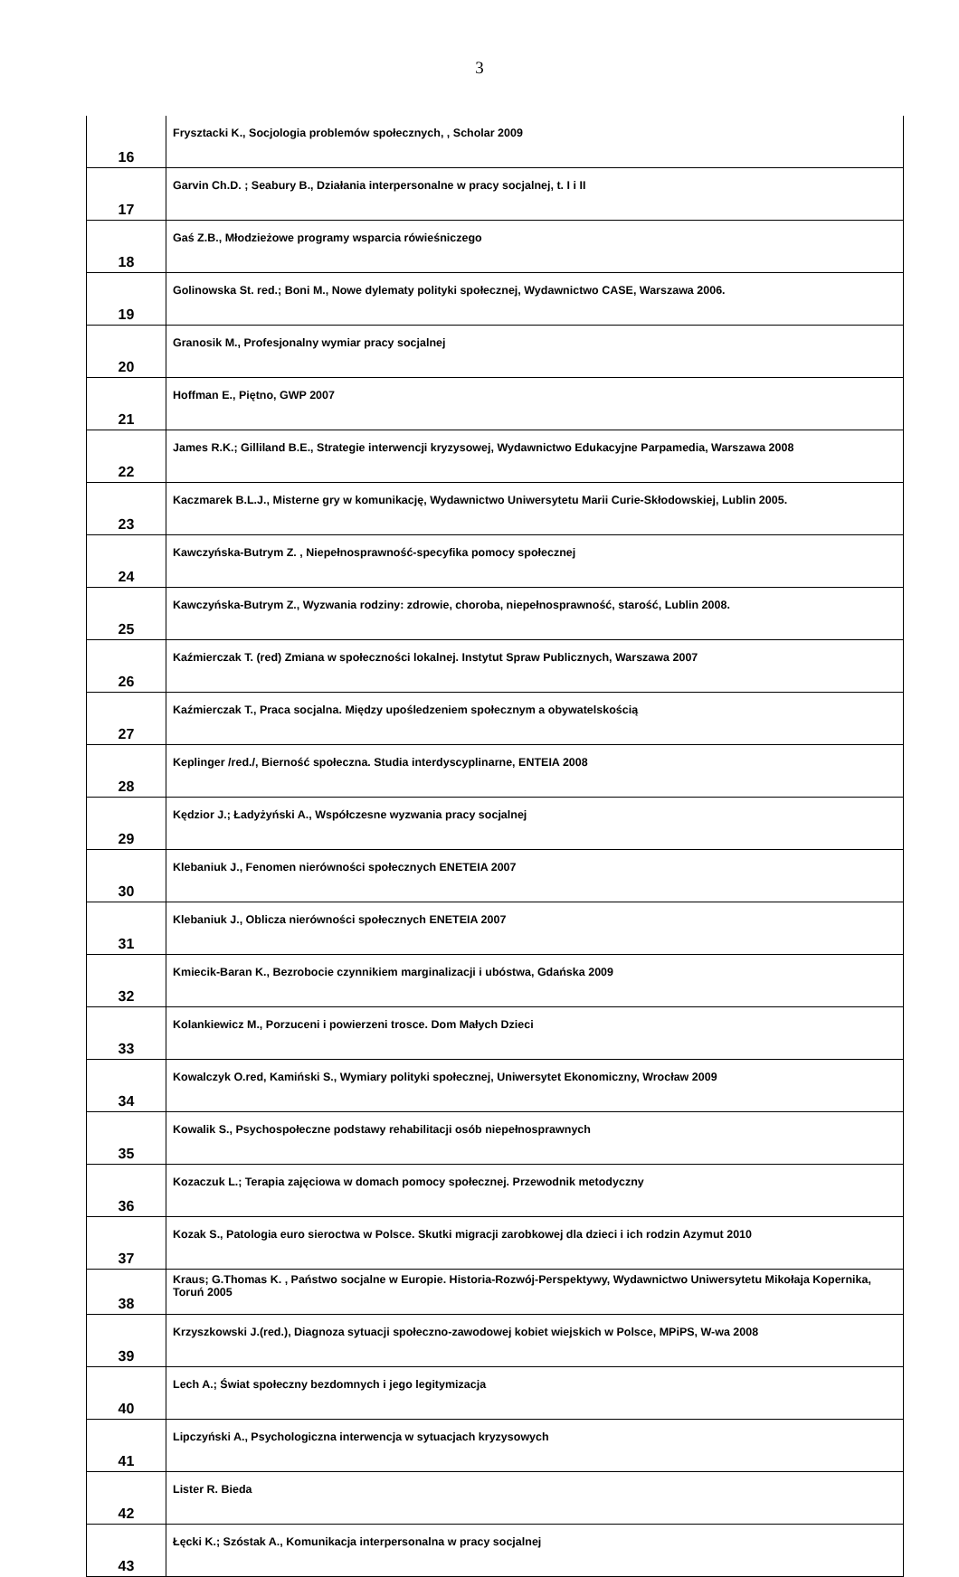3
| 16 | Frysztacki K., Socjologia problemów społecznych, , Scholar 2009 |
| 17 | Garvin Ch.D. ; Seabury B., Działania interpersonalne w pracy socjalnej, t. I i II |
| 18 | Gaś Z.B., Młodzieżowe programy wsparcia rówieśniczego |
| 19 | Golinowska St. red.; Boni M., Nowe dylematy polityki społecznej, Wydawnictwo CASE, Warszawa 2006. |
| 20 | Granosik M., Profesjonalny wymiar pracy socjalnej |
| 21 | Hoffman E., Piętno, GWP 2007 |
| 22 | James R.K.; Gilliland B.E., Strategie interwencji kryzysowej, Wydawnictwo Edukacyjne Parpamedia, Warszawa 2008 |
| 23 | Kaczmarek B.L.J., Misterne gry w komunikację, Wydawnictwo Uniwersytetu Marii Curie-Skłodowskiej, Lublin 2005. |
| 24 | Kawczyńska-Butrym Z. , Niepełnosprawność-specyfika pomocy społecznej |
| 25 | Kawczyńska-Butrym Z., Wyzwania rodziny: zdrowie, choroba, niepełnosprawność, starość, Lublin 2008. |
| 26 | Kaźmierczak T. (red) Zmiana w społeczności lokalnej. Instytut Spraw Publicznych, Warszawa 2007 |
| 27 | Kaźmierczak T., Praca socjalna. Między upośledzeniem społecznym a obywatelskością |
| 28 | Keplinger /red./, Bierność społeczna. Studia interdyscyplinarne, ENTEIA 2008 |
| 29 | Kędzior J.; Ładyżyński A., Współczesne wyzwania pracy socjalnej |
| 30 | Klebaniuk J., Fenomen nierówności społecznych ENETEIA 2007 |
| 31 | Klebaniuk J., Oblicza nierówności społecznych ENETEIA 2007 |
| 32 | Kmiecik-Baran K., Bezrobocie czynnikiem marginalizacji i ubóstwa, Gdańska 2009 |
| 33 | Kolankiewicz M., Porzuceni i powierzeni trosce. Dom Małych Dzieci |
| 34 | Kowalczyk O.red, Kamiński S., Wymiary polityki społecznej, Uniwersytet Ekonomiczny, Wrocław 2009 |
| 35 | Kowalik S., Psychospołeczne podstawy rehabilitacji osób niepełnosprawnych |
| 36 | Kozaczuk L.; Terapia zajęciowa w domach pomocy społecznej. Przewodnik metodyczny |
| 37 | Kozak S., Patologia euro sieroctwa w Polsce. Skutki migracji zarobkowej dla dzieci i ich rodzin Azymut 2010 |
| 38 | Kraus; G.Thomas K. , Państwo socjalne w Europie. Historia-Rozwój-Perspektywy, Wydawnictwo Uniwersytetu Mikołaja Kopernika, Toruń 2005 |
| 39 | Krzyszkowski J.(red.), Diagnoza sytuacji społeczno-zawodowej kobiet wiejskich w Polsce, MPiPS, W-wa 2008 |
| 40 | Lech A.; Świat społeczny bezdomnych i jego legitymizacja |
| 41 | Lipczyński A., Psychologiczna interwencja w sytuacjach kryzysowych |
| 42 | Lister R. Bieda |
| 43 | Łęcki K.; Szóstak A., Komunikacja interpersonalna w pracy socjalnej |